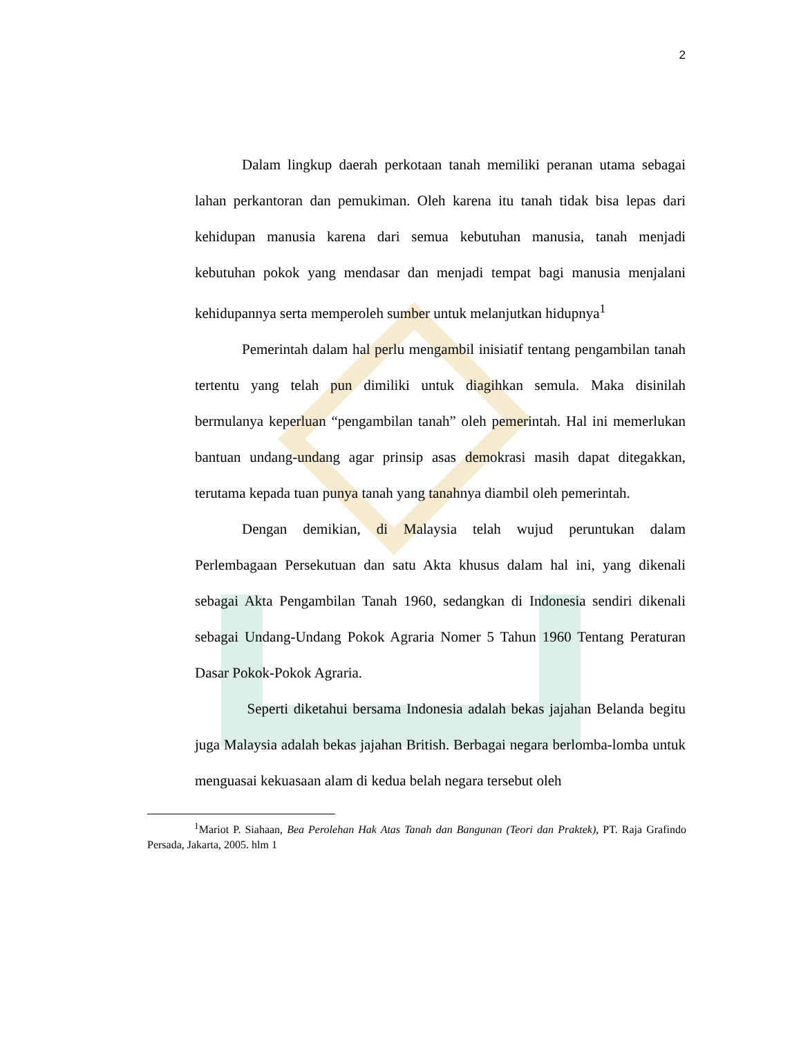2
Dalam lingkup daerah perkotaan tanah memiliki peranan utama sebagai lahan perkantoran dan pemukiman. Oleh karena itu tanah tidak bisa lepas dari kehidupan manusia karena dari semua kebutuhan manusia, tanah menjadi kebutuhan pokok yang mendasar dan menjadi tempat bagi manusia menjalani kehidupannya serta memperoleh sumber untuk melanjutkan hidupnya<sup>1</sup>
Pemerintah dalam hal perlu mengambil inisiatif tentang pengambilan tanah tertentu yang telah pun dimiliki untuk diagihkan semula. Maka disinilah bermulanya keperluan “pengambilan tanah” oleh pemerintah. Hal ini memerlukan bantuan undang-undang agar prinsip asas demokrasi masih dapat ditegakkan, terutama kepada tuan punya tanah yang tanahnya diambil oleh pemerintah.
Dengan demikian, di Malaysia telah wujud peruntukan dalam Perlembagaan Persekutuan dan satu Akta khusus dalam hal ini, yang dikenali sebagai Akta Pengambilan Tanah 1960, sedangkan di Indonesia sendiri dikenali sebagai Undang-Undang Pokok Agraria Nomer 5 Tahun 1960 Tentang Peraturan Dasar Pokok-Pokok Agraria.
Seperti diketahui bersama Indonesia adalah bekas jajahan Belanda begitu juga Malaysia adalah bekas jajahan British. Berbagai negara berlomba-lomba untuk menguasai kekuasaan alam di kedua belah negara tersebut oleh
<sup>1</sup> Mariot P. Siahaan, Bea Perolehan Hak Atas Tanah dan Bangunan (Teori dan Praktek), PT. Raja Grafindo Persada, Jakarta, 2005. hlm 1